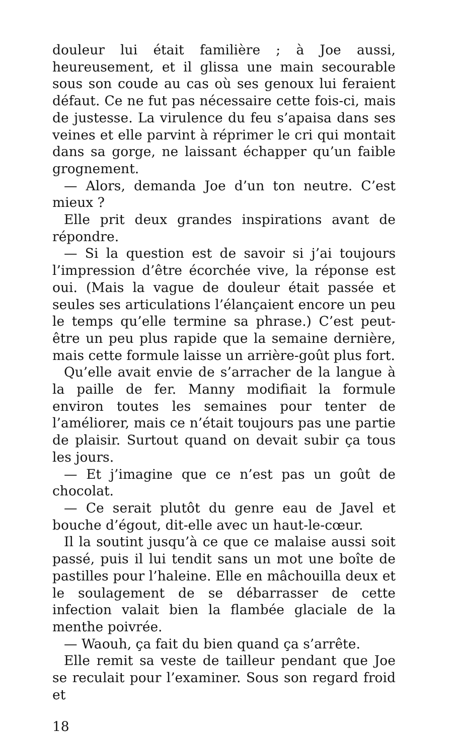douleur lui était familière ; à Joe aussi, heureusement, et il glissa une main secourable sous son coude au cas où ses genoux lui feraient défaut. Ce ne fut pas nécessaire cette fois-ci, mais de justesse. La virulence du feu s’apaisa dans ses veines et elle parvint à réprimer le cri qui montait dans sa gorge, ne laissant échapper qu’un faible grognement.
— Alors, demanda Joe d’un ton neutre. C’est mieux ?
Elle prit deux grandes inspirations avant de répondre.
— Si la question est de savoir si j’ai toujours l’impression d’être écorchée vive, la réponse est oui. (Mais la vague de douleur était passée et seules ses articulations l’élançaient encore un peu le temps qu’elle termine sa phrase.) C’est peut-être un peu plus rapide que la semaine dernière, mais cette formule laisse un arrière-goût plus fort.
Qu’elle avait envie de s’arracher de la langue à la paille de fer. Manny modifiait la formule environ toutes les semaines pour tenter de l’améliorer, mais ce n’était toujours pas une partie de plaisir. Surtout quand on devait subir ça tous les jours.
— Et j’imagine que ce n’est pas un goût de chocolat.
— Ce serait plutôt du genre eau de Javel et bouche d’égout, dit-elle avec un haut-le-cœur.
Il la soutint jusqu’à ce que ce malaise aussi soit passé, puis il lui tendit sans un mot une boîte de pastilles pour l’haleine. Elle en mâchouilla deux et le soulagement de se débarrasser de cette infection valait bien la flambée glaciale de la menthe poivrée.
— Waouh, ça fait du bien quand ça s’arrête.
Elle remit sa veste de tailleur pendant que Joe se reculait pour l’examiner. Sous son regard froid et
18